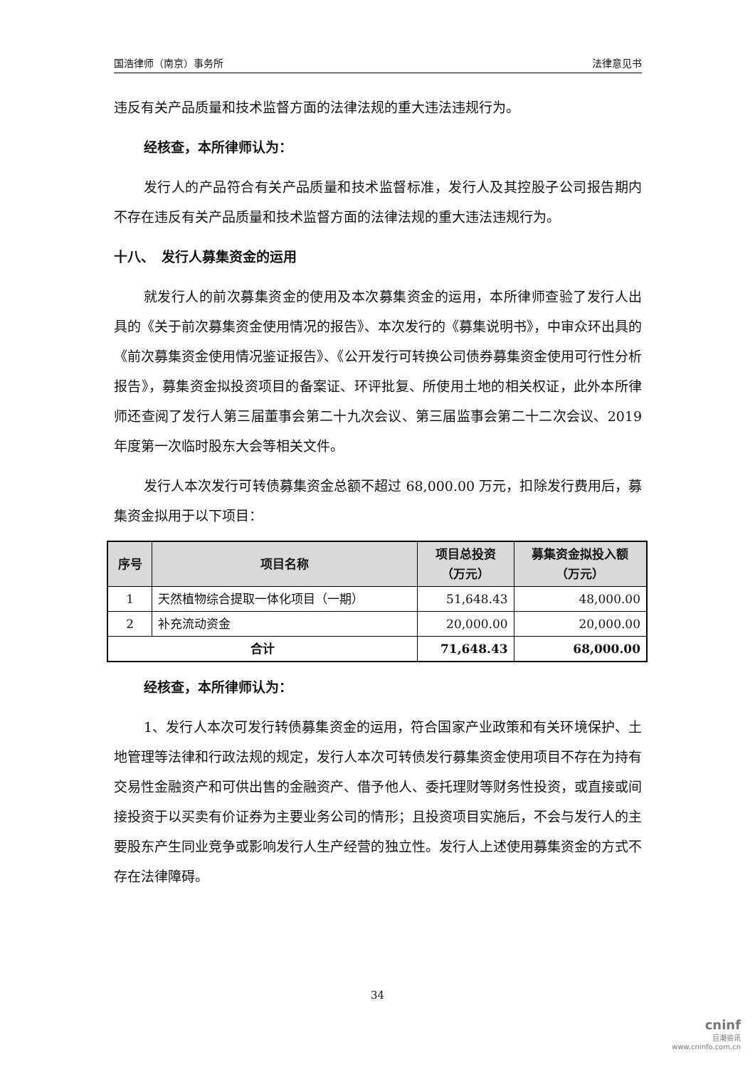国浩律师（南京）事务所 法律意见书
违反有关产品质量和技术监督方面的法律法规的重大违法违规行为。
经核查，本所律师认为：
发行人的产品符合有关产品质量和技术监督标准，发行人及其控股子公司报告期内不存在违反有关产品质量和技术监督方面的法律法规的重大违法违规行为。
十八、　发行人募集资金的运用
就发行人的前次募集资金的使用及本次募集资金的运用，本所律师查验了发行人出具的《关于前次募集资金使用情况的报告》、本次发行的《募集说明书》，中审众环出具的《前次募集资金使用情况鉴证报告》、《公开发行可转换公司债券募集资金使用可行性分析报告》，募集资金拟投资项目的备案证、环评批复、所使用土地的相关权证，此外本所律师还查阅了发行人第三届董事会第二十九次会议、第三届监事会第二十二次会议、2019 年度第一次临时股东大会等相关文件。
发行人本次发行可转债募集资金总额不超过 68,000.00 万元，扣除发行费用后，募集资金拟用于以下项目：
| 序号 | 项目名称 | 项目总投资 （万元） | 募集资金拟投入额 （万元） |
| --- | --- | --- | --- |
| 1 | 天然植物综合提取一体化项目（一期） | 51,648.43 | 48,000.00 |
| 2 | 补充流动资金 | 20,000.00 | 20,000.00 |
| 合计 | | 71,648.43 | 68,000.00 |
经核查，本所律师认为：
1、发行人本次可发行转债募集资金的运用，符合国家产业政策和有关环境保护、土地管理等法律和行政法规的规定，发行人本次可转债发行募集资金使用项目不存在为持有交易性金融资产和可供出售的金融资产、借予他人、委托理财等财务性投资，或直接或间接投资于以买卖有价证券为主要业务公司的情形；且投资项目实施后，不会与发行人的主要股东产生同业竞争或影响发行人生产经营的独立性。发行人上述使用募集资金的方式不存在法律障碍。
34
cninf
巨潮资讯
www.cninfo.com.cn